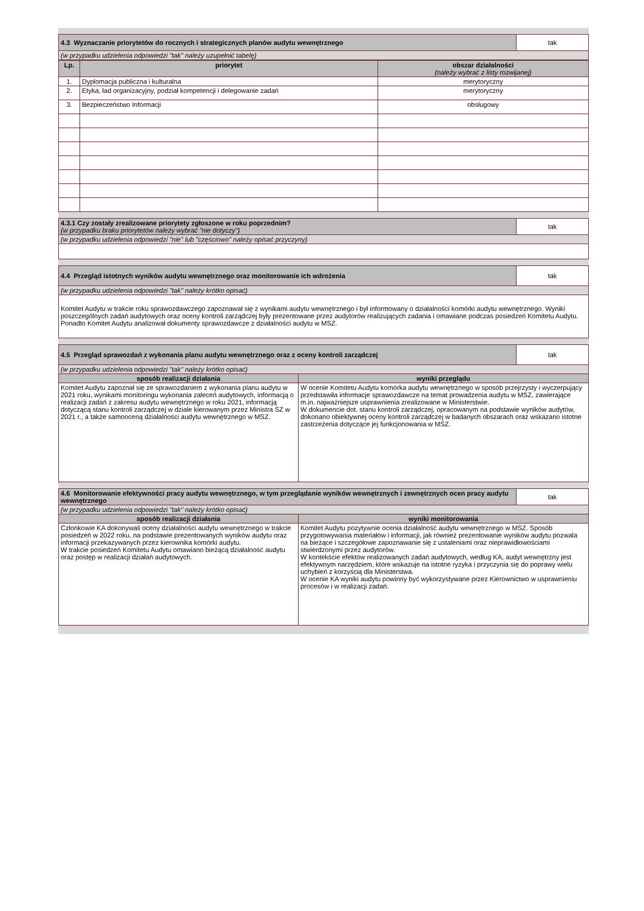| 4.3 Wyznaczanie priorytetów do rocznych i strategicznych planów audytu wewnętrznego | tak |
| (w przypadku udzielenia odpowiedzi "tak" należy uzupełnić tabelę) | |
| Lp. | priorytet | obszar działalności (należy wybrać z listy rozwijanej) |
| --- | --- | --- |
| 1. | Dyplomacja publiczna i kulturalna | merytoryczny |
| 2. | Etyka, ład organizacyjny, podział kompetencji i delegowanie zadań | merytoryczny |
| 3. | Bezpieczeństwo Informacji | obsługowy |
| 4.3.1 Czy zostały zrealizowane priorytety zgłoszone w roku poprzednim? (w przypadku braku priorytetów należy wybrać "nie dotyczy") | tak |
| (w przypadku udzielenia odpowiedzi "nie" lub "częściowo" należy opisać przyczyny) | |
| 4.4 Przegląd istotnych wyników audytu wewnętrznego oraz monitorowanie ich wdrożenia | tak |
| (w przypadku udzielenia odpowiedzi "tak" należy krótko opisać) | |
| Komitet Audytu w trakcie roku sprawozdawczego zapoznawał się z wynikami audytu wewnętrznego i był informowany o działalności komórki audytu wewnętrznego. Wyniki poszczególnych zadań audytowych oraz oceny kontroli zarządczej były prezentowane przez audytorów realizujących zadania i omawiane podczas posiedzeń Komitetu Audytu. Ponadto Komitet Audytu analizował dokumenty sprawozdawcze z działalności audytu w MSZ. | |
| 4.5 Przegląd sprawozdań z wykonania planu audytu wewnętrznego oraz z oceny kontroli zarządczej | | tak |
| (w przypadku udzielenia odpowiedzi "tak" należy krótko opisać) | | |
| sposób realizacji działania | wyniki przeglądu | |
| Komitet Audytu zapoznał się ze sprawozdaniem z wykonania planu audytu w 2021 roku, wynikami monitoringu wykonania zaleceń audytowych, informacją o realizacji zadań z zakresu audytu wewnętrznego w roku 2021, informacją dotyczącą stanu kontroli zarządczej w dziale kierowanym przez Ministra SZ w 2021 r., a także samooceną działalności audytu wewnętrznego w MSZ. | W ocenie Komitetu Audytu komórka audytu wewnętrznego w sposób przejrzysty i wyczerpujący przedstawiła informacje sprawozdawcze na temat prowadzenia audytu w MSZ, zawierające m.in. najważniejsze usprawnienia zrealizowane w Ministerstwie. W dokumencie dot. stanu kontroli zarządczej, opracowanym na podstawie wyników audytów, dokonano obiektywnej oceny kontroli zarządczej w badanych obszarach oraz wskazano istotne zastrzeżenia dotyczące jej funkcjonowania w MSZ. | |
| 4.6 Monitorowanie efektywności pracy audytu wewnętrznego, w tym przeglądanie wyników wewnętrznych i zewnętrznych ocen pracy audytu wewnętrznego | | tak |
| (w przypadku udzielenia odpowiedzi "tak" należy krótko opisać) | | |
| sposób realizacji działania | wyniki monitorowania | |
| Członkowie KA dokonywali oceny działalności audytu wewnętrznego w trakcie posiedzeń w 2022 roku, na podstawie prezentowanych wyników audytu oraz informacji przekazywanych przez kierownika komórki audytu. W trakcie posiedzeń Komitetu Audytu omawiano bieżącą działalność audytu oraz postęp w realizacji działań audytowych. | Komitet Audytu pozytywnie ocenia działalność audytu wewnętrznego w MSZ. Sposób przygotowywania materiałów i informacji, jak również prezentowanie wyników audytu pozwala na bieżące i szczegółowe zapoznawanie się z ustaleniami oraz nieprawidłowościami stwierdzonymi przez audytorów. W kontekście efektów realizowanych zadań audytowych, według KA, audyt wewnętrzny jest efektywnym narzędziem, które wskazuje na istotne ryzyka i przyczynia się do poprawy wielu uchybień z korzyścią dla Ministerstwa. W ocenie KA wyniki audytu powinny być wykorzystywane przez Kierownictwo w usprawnieniu procesów i w realizacji zadań. | |